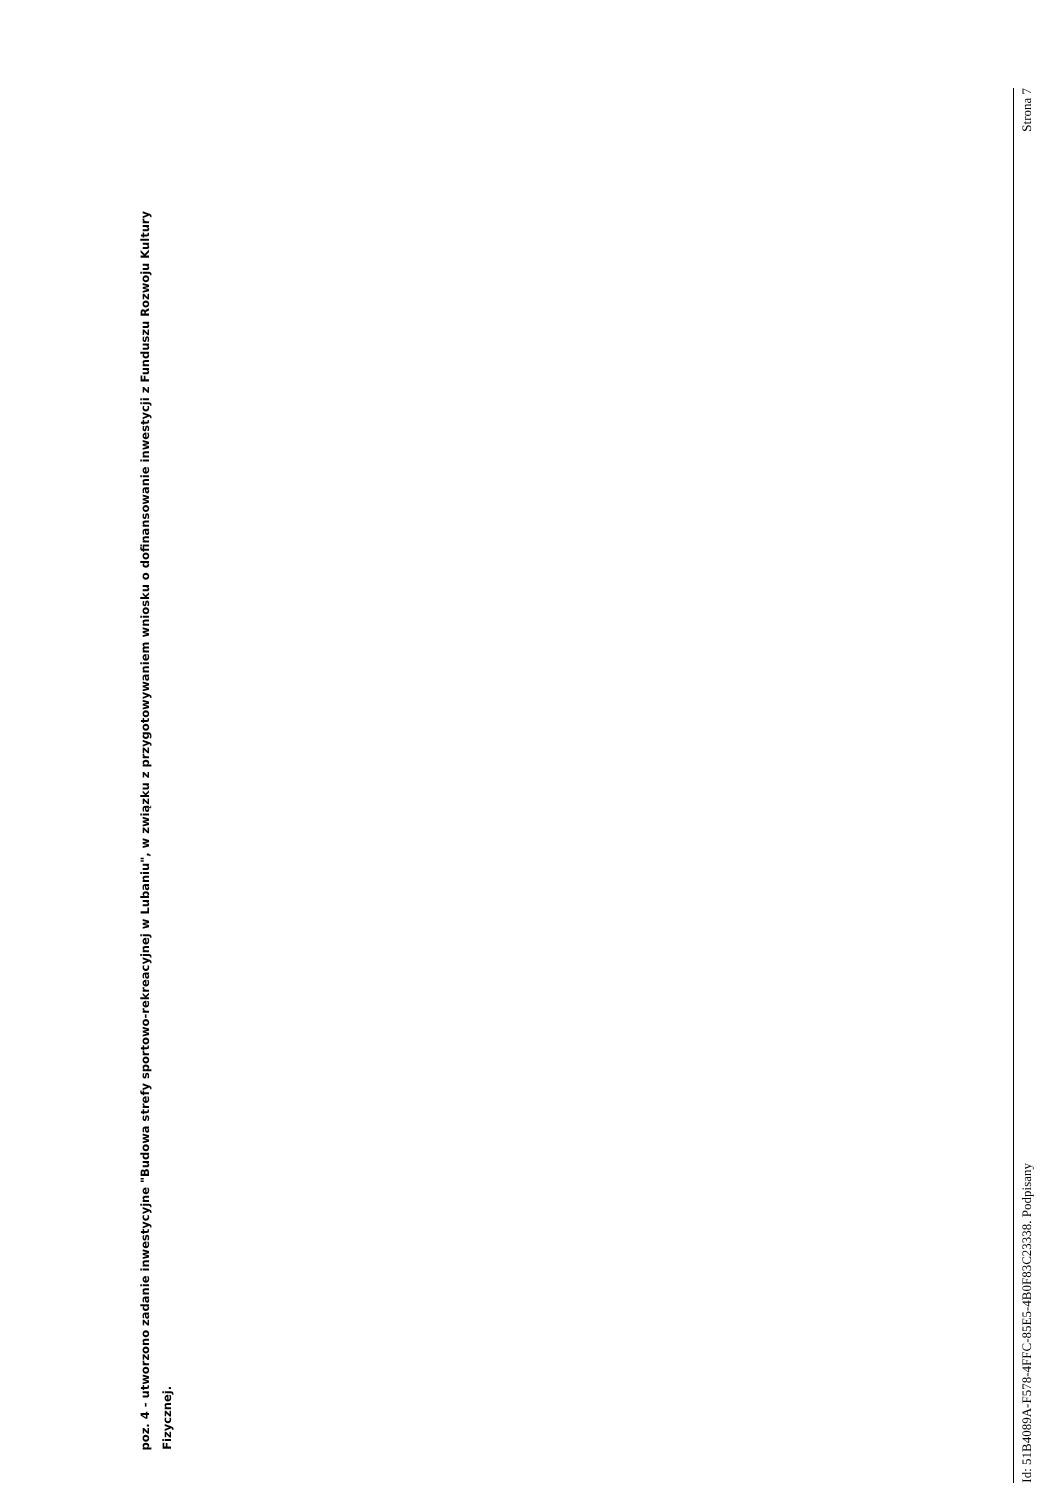poz. 4 - utworzono zadanie inwestycyjne "Budowa strefy sportowo-rekreacyjnej w Lubaniu", w związku z przygotowywaniem wniosku o dofinansowanie inwestycji z Funduszu Rozwoju Kultury Fizycznej.
Id: 51B4089A-F578-4FFC-85E5-4B0F83C23338. Podpisany Strona 7